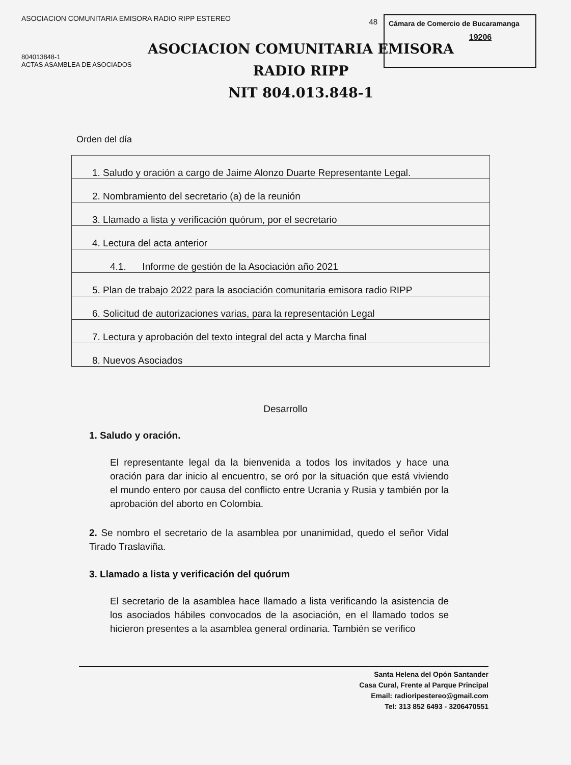ASOCIACION COMUNITARIA EMISORA RADIO RIPP ESTEREO
804013848-1
ACTAS ASAMBLEA DE ASOCIADOS
Cámara de Comercio de Bucaramanga
19206
48
ASOCIACION COMUNITARIA EMISORA
RADIO RIPP
NIT 804.013.848-1
Orden del día
| 1. Saludo y oración a cargo de Jaime Alonzo Duarte Representante Legal. |
| 2. Nombramiento del secretario (a) de la reunión |
| 3. Llamado a lista y verificación quórum, por el secretario |
| 4. Lectura del acta anterior |
| 4.1. Informe de gestión de la Asociación año 2021 |
| 5. Plan de trabajo 2022 para la asociación comunitaria emisora radio RIPP |
| 6. Solicitud de autorizaciones varias, para la representación Legal |
| 7. Lectura y aprobación del texto integral del acta y Marcha final |
| 8. Nuevos Asociados |
Desarrollo
1. Saludo y oración.
El representante legal da la bienvenida a todos los invitados y hace una oración para dar inicio al encuentro, se oró por la situación que está viviendo el mundo entero por causa del conflicto entre Ucrania y Rusia y también por la aprobación del aborto en Colombia.
2. Se nombro el secretario de la asamblea por unanimidad, quedo el señor Vidal Tirado Traslaviña.
3. Llamado a lista y verificación del quórum
El secretario de la asamblea hace llamado a lista verificando la asistencia de los asociados hábiles convocados de la asociación, en el llamado todos se hicieron presentes a la asamblea general ordinaria. También se verifico
Santa Helena del Opón Santander
Casa Cural, Frente al Parque Principal
Email: radioripestereo@gmail.com
Tel: 313 852 6493 - 3206470551